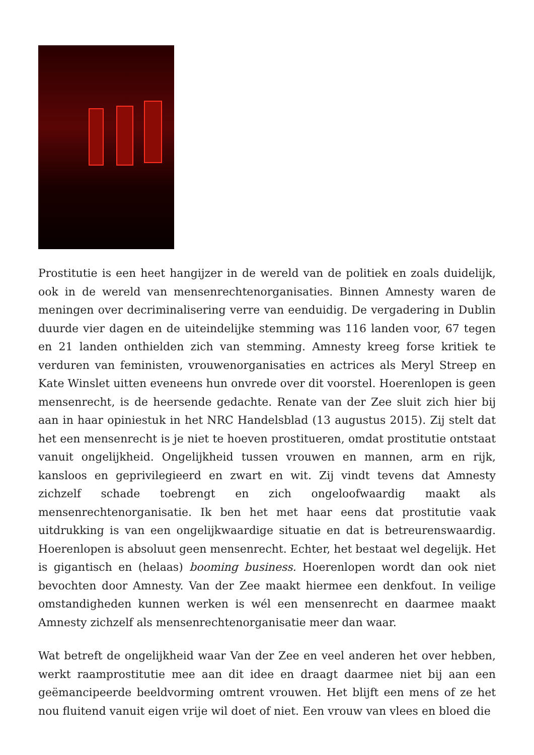Prostitutie is een heet hangijzer in de wereld van de politiek en zoals duidelijk, ook in de wereld van mensenrechtenorganisaties. Binnen Amnesty waren de meningen over decriminalisering verre van eenduidig. De vergadering in Dublin duurde vier dagen en de uiteindelijke stemming was 116 landen voor, 67 tegen en 21 landen onthielden zich van stemming. Amnesty kreeg forse kritiek te verduren van feministen, vrouwenorganisaties en actrices als Meryl Streep en Kate Winslet uitten eveneens hun onvrede over dit voorstel. Hoerenlopen is geen mensenrecht, is de heersende gedachte. Renate van der Zee sluit zich hier bij aan in haar opiniestuk in het NRC Handelsblad (13 augustus 2015). Zij stelt dat het een mensenrecht is je niet te hoeven prostitueren, omdat prostitutie ontstaat vanuit ongelijkheid. Ongelijkheid tussen vrouwen en mannen, arm en rijk, kansloos en geprivilegieerd en zwart en wit. Zij vindt tevens dat Amnesty zichzelf schade toebrengt en zich ongeloofwaardig maakt als mensenrechtenorganisatie. Ik ben het met haar eens dat prostitutie vaak uitdrukking is van een ongelijkwaardige situatie en dat is betreurenswaardig. Hoerenlopen is absoluut geen mensenrecht. Echter, het bestaat wel degelijk. Het is gigantisch en (helaas) booming business. Hoerenlopen wordt dan ook niet bevochten door Amnesty. Van der Zee maakt hiermee een denkfout. In veilige omstandigheden kunnen werken is wél een mensenrecht en daarmee maakt Amnesty zichzelf als mensenrechtenorganisatie meer dan waar.
Wat betreft de ongelijkheid waar Van der Zee en veel anderen het over hebben, werkt raamprostitutie mee aan dit idee en draagt daarmee niet bij aan een geëmancipeerde beeldvorming omtrent vrouwen. Het blijft een mens of ze het nou fluitend vanuit eigen vrije wil doet of niet. Een vrouw van vlees en bloed die